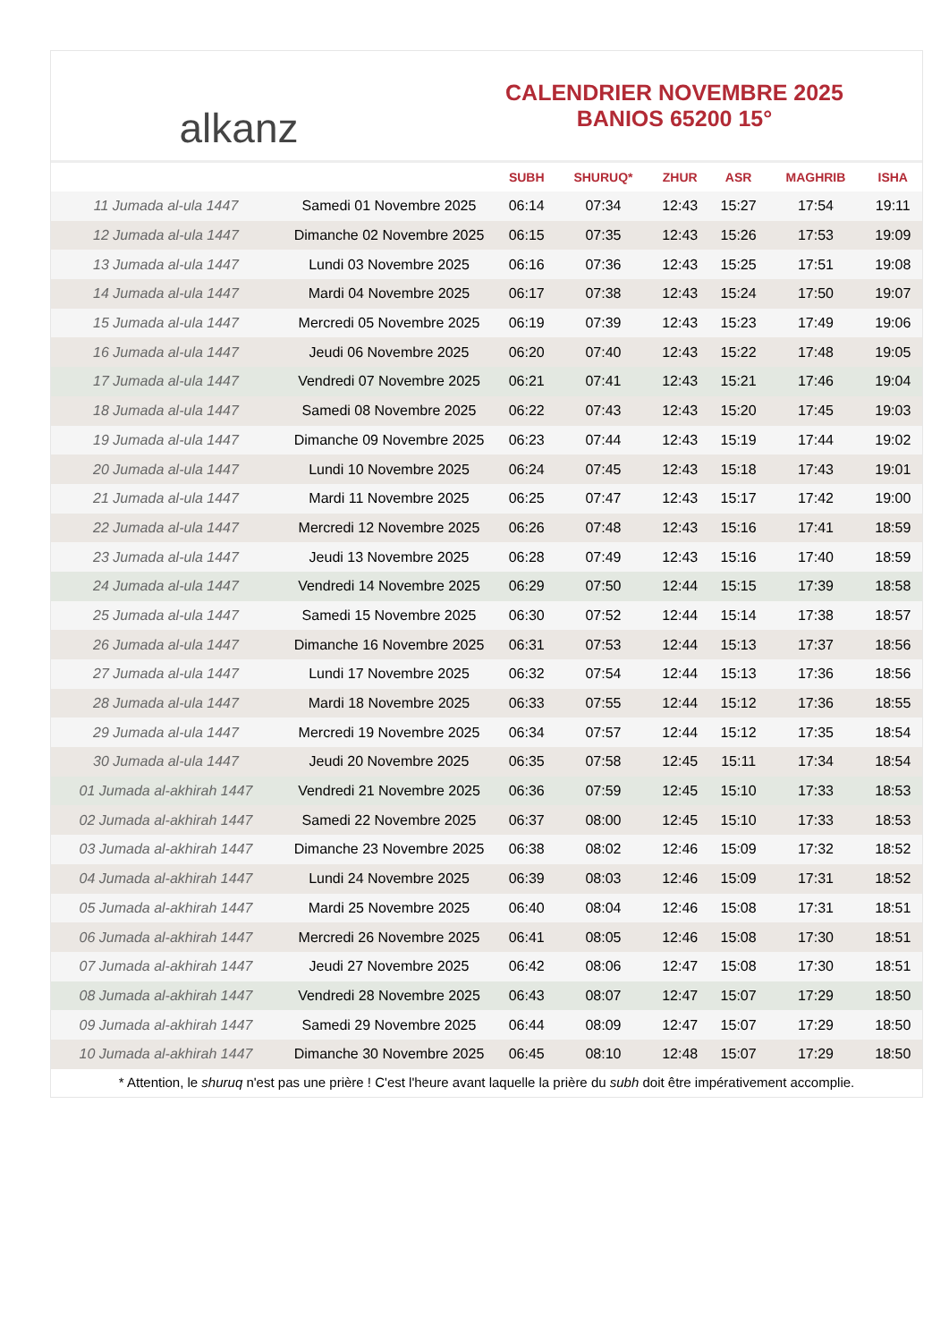alkanz
CALENDRIER NOVEMBRE 2025
BANIOS 65200 15°
| | | SUBH | SHURUQ* | ZHUR | ASR | MAGHRIB | ISHA |
| --- | --- | --- | --- | --- | --- | --- | --- |
| 11 Jumada al-ula 1447 | Samedi 01 Novembre 2025 | 06:14 | 07:34 | 12:43 | 15:27 | 17:54 | 19:11 |
| 12 Jumada al-ula 1447 | Dimanche 02 Novembre 2025 | 06:15 | 07:35 | 12:43 | 15:26 | 17:53 | 19:09 |
| 13 Jumada al-ula 1447 | Lundi 03 Novembre 2025 | 06:16 | 07:36 | 12:43 | 15:25 | 17:51 | 19:08 |
| 14 Jumada al-ula 1447 | Mardi 04 Novembre 2025 | 06:17 | 07:38 | 12:43 | 15:24 | 17:50 | 19:07 |
| 15 Jumada al-ula 1447 | Mercredi 05 Novembre 2025 | 06:19 | 07:39 | 12:43 | 15:23 | 17:49 | 19:06 |
| 16 Jumada al-ula 1447 | Jeudi 06 Novembre 2025 | 06:20 | 07:40 | 12:43 | 15:22 | 17:48 | 19:05 |
| 17 Jumada al-ula 1447 | Vendredi 07 Novembre 2025 | 06:21 | 07:41 | 12:43 | 15:21 | 17:46 | 19:04 |
| 18 Jumada al-ula 1447 | Samedi 08 Novembre 2025 | 06:22 | 07:43 | 12:43 | 15:20 | 17:45 | 19:03 |
| 19 Jumada al-ula 1447 | Dimanche 09 Novembre 2025 | 06:23 | 07:44 | 12:43 | 15:19 | 17:44 | 19:02 |
| 20 Jumada al-ula 1447 | Lundi 10 Novembre 2025 | 06:24 | 07:45 | 12:43 | 15:18 | 17:43 | 19:01 |
| 21 Jumada al-ula 1447 | Mardi 11 Novembre 2025 | 06:25 | 07:47 | 12:43 | 15:17 | 17:42 | 19:00 |
| 22 Jumada al-ula 1447 | Mercredi 12 Novembre 2025 | 06:26 | 07:48 | 12:43 | 15:16 | 17:41 | 18:59 |
| 23 Jumada al-ula 1447 | Jeudi 13 Novembre 2025 | 06:28 | 07:49 | 12:43 | 15:16 | 17:40 | 18:59 |
| 24 Jumada al-ula 1447 | Vendredi 14 Novembre 2025 | 06:29 | 07:50 | 12:44 | 15:15 | 17:39 | 18:58 |
| 25 Jumada al-ula 1447 | Samedi 15 Novembre 2025 | 06:30 | 07:52 | 12:44 | 15:14 | 17:38 | 18:57 |
| 26 Jumada al-ula 1447 | Dimanche 16 Novembre 2025 | 06:31 | 07:53 | 12:44 | 15:13 | 17:37 | 18:56 |
| 27 Jumada al-ula 1447 | Lundi 17 Novembre 2025 | 06:32 | 07:54 | 12:44 | 15:13 | 17:36 | 18:56 |
| 28 Jumada al-ula 1447 | Mardi 18 Novembre 2025 | 06:33 | 07:55 | 12:44 | 15:12 | 17:36 | 18:55 |
| 29 Jumada al-ula 1447 | Mercredi 19 Novembre 2025 | 06:34 | 07:57 | 12:44 | 15:12 | 17:35 | 18:54 |
| 30 Jumada al-ula 1447 | Jeudi 20 Novembre 2025 | 06:35 | 07:58 | 12:45 | 15:11 | 17:34 | 18:54 |
| 01 Jumada al-akhirah 1447 | Vendredi 21 Novembre 2025 | 06:36 | 07:59 | 12:45 | 15:10 | 17:33 | 18:53 |
| 02 Jumada al-akhirah 1447 | Samedi 22 Novembre 2025 | 06:37 | 08:00 | 12:45 | 15:10 | 17:33 | 18:53 |
| 03 Jumada al-akhirah 1447 | Dimanche 23 Novembre 2025 | 06:38 | 08:02 | 12:46 | 15:09 | 17:32 | 18:52 |
| 04 Jumada al-akhirah 1447 | Lundi 24 Novembre 2025 | 06:39 | 08:03 | 12:46 | 15:09 | 17:31 | 18:52 |
| 05 Jumada al-akhirah 1447 | Mardi 25 Novembre 2025 | 06:40 | 08:04 | 12:46 | 15:08 | 17:31 | 18:51 |
| 06 Jumada al-akhirah 1447 | Mercredi 26 Novembre 2025 | 06:41 | 08:05 | 12:46 | 15:08 | 17:30 | 18:51 |
| 07 Jumada al-akhirah 1447 | Jeudi 27 Novembre 2025 | 06:42 | 08:06 | 12:47 | 15:08 | 17:30 | 18:51 |
| 08 Jumada al-akhirah 1447 | Vendredi 28 Novembre 2025 | 06:43 | 08:07 | 12:47 | 15:07 | 17:29 | 18:50 |
| 09 Jumada al-akhirah 1447 | Samedi 29 Novembre 2025 | 06:44 | 08:09 | 12:47 | 15:07 | 17:29 | 18:50 |
| 10 Jumada al-akhirah 1447 | Dimanche 30 Novembre 2025 | 06:45 | 08:10 | 12:48 | 15:07 | 17:29 | 18:50 |
* Attention, le shuruq n'est pas une prière ! C'est l'heure avant laquelle la prière du subh doit être impérativement accomplie.